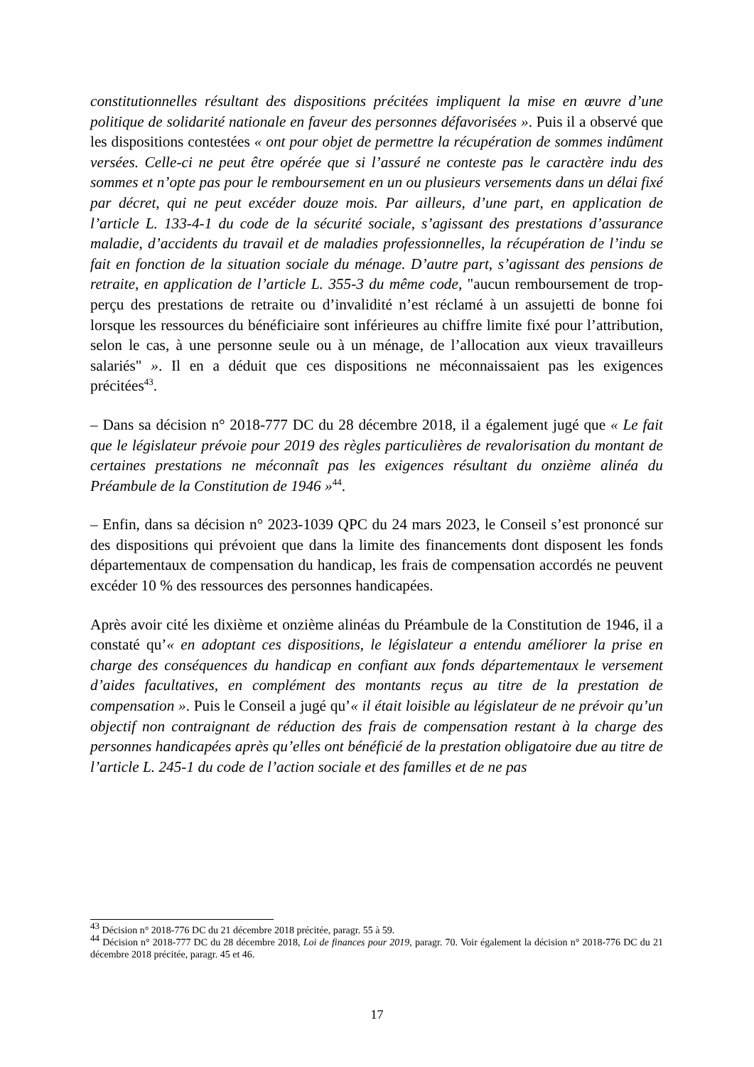constitutionnelles résultant des dispositions précitées impliquent la mise en œuvre d’une politique de solidarité nationale en faveur des personnes défavorisées ». Puis il a observé que les dispositions contestées « ont pour objet de permettre la récupération de sommes indûment versées. Celle-ci ne peut être opérée que si l’assuré ne conteste pas le caractère indu des sommes et n’opte pas pour le remboursement en un ou plusieurs versements dans un délai fixé par décret, qui ne peut excéder douze mois. Par ailleurs, d’une part, en application de l’article L. 133-4-1 du code de la sécurité sociale, s’agissant des prestations d’assurance maladie, d’accidents du travail et de maladies professionnelles, la récupération de l’indu se fait en fonction de la situation sociale du ménage. D’autre part, s’agissant des pensions de retraite, en application de l’article L. 355-3 du même code, "aucun remboursement de trop-perçu des prestations de retraite ou d’invalidité n’est réclamé à un assujetti de bonne foi lorsque les ressources du bénéficiaire sont inférieures au chiffre limite fixé pour l’attribution, selon le cas, à une personne seule ou à un ménage, de l’allocation aux vieux travailleurs salariés" ». Il en a déduit que ces dispositions ne méconnaissaient pas les exigences précitées<sup>43</sup>.
– Dans sa décision n° 2018-777 DC du 28 décembre 2018, il a également jugé que « Le fait que le législateur prévoie pour 2019 des règles particulières de revalorisation du montant de certaines prestations ne méconnaît pas les exigences résultant du onzième alinéa du Préambule de la Constitution de 1946 »<sup>44</sup>.
– Enfin, dans sa décision n° 2023-1039 QPC du 24 mars 2023, le Conseil s’est prononcé sur des dispositions qui prévoient que dans la limite des financements dont disposent les fonds départementaux de compensation du handicap, les frais de compensation accordés ne peuvent excéder 10 % des ressources des personnes handicapées.
Après avoir cité les dixième et onzième alinéas du Préambule de la Constitution de 1946, il a constaté qu’« en adoptant ces dispositions, le législateur a entendu améliorer la prise en charge des conséquences du handicap en confiant aux fonds départementaux le versement d’aides facultatives, en complément des montants reçus au titre de la prestation de compensation ». Puis le Conseil a jugé qu’« il était loisible au législateur de ne prévoir qu’un objectif non contraignant de réduction des frais de compensation restant à la charge des personnes handicapées après qu’elles ont bénéficié de la prestation obligatoire due au titre de l’article L. 245-1 du code de l’action sociale et des familles et de ne pas
<sup>43</sup> Décision n° 2018-776 DC du 21 décembre 2018 précitée, paragr. 55 à 59.
<sup>44</sup> Décision n° 2018-777 DC du 28 décembre 2018, Loi de finances pour 2019, paragr. 70. Voir également la décision n° 2018-776 DC du 21 décembre 2018 précitée, paragr. 45 et 46.
17